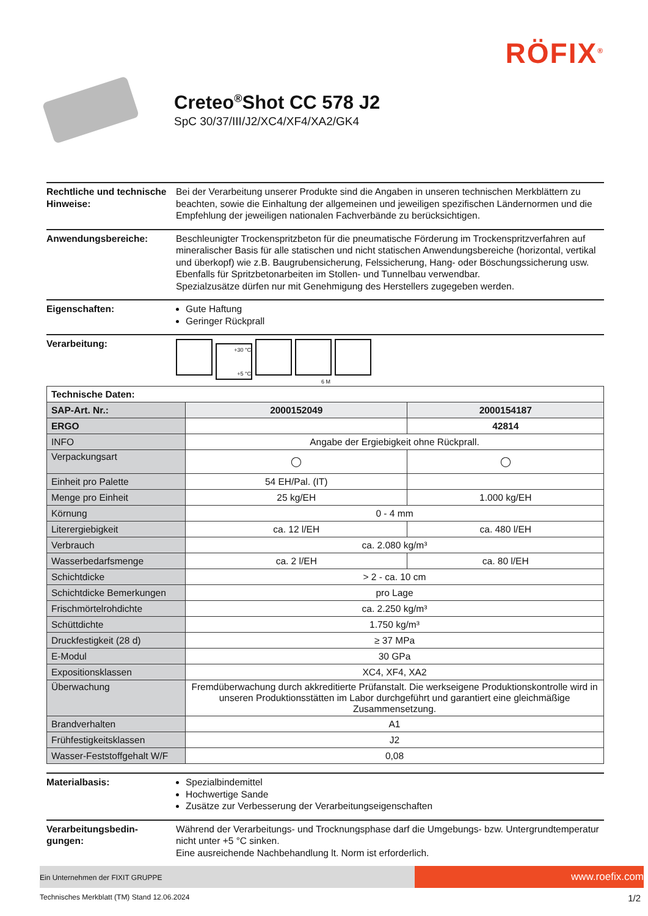RÖFIX<sup>®</sup>
Creteo<sup>®</sup>Shot CC 578 J2
SpC 30/37/III/J2/XC4/XF4/XA2/GK4
Rechtliche und technische Hinweise:
Bei der Verarbeitung unserer Produkte sind die Angaben in unseren technischen Merkblättern zu beachten, sowie die Einhaltung der allgemeinen und jeweiligen spezifischen Ländernormen und die Empfehlung der jeweiligen nationalen Fachverbände zu berücksichtigen.
Anwendungsbereiche: Beschleunigter Trockenspritzbeton für die pneumatische Förderung im Trockenspritzverfahren auf mineralischer Basis für alle statischen und nicht statischen Anwendungsbereiche (horizontal, vertikal und überkopf) wie z.B. Baugrubensicherung, Felssicherung, Hang- oder Böschungssicherung usw.
Ebenfalls für Spritzbetonarbeiten im Stollen- und Tunnelbau verwendbar.
Spezialzusätze dürfen nur mit Genehmigung des Herstellers zugegeben werden.
Eigenschaften: Gute Haftung
Geringer Rückprall
Verarbeitung:
+30 °C
+5 °C
6 M
| Technische Daten: | | |
| SAP-Art. Nr.: | 2000152049 | 2000154187 |
| ERGO | | 42814 |
| INFO | Angabe der Ergiebigkeit ohne Rückprall. | |
| Verpackungsart | ◯ | ◯ |
| Einheit pro Palette | 54 EH/Pal. (IT) | |
| Menge pro Einheit | 25 kg/EH | 1.000 kg/EH |
| Körnung | 0 - 4 mm | |
| Literergiebigkeit | ca. 12 l/EH | ca. 480 l/EH |
| Verbrauch | ca. 2.080 kg/m³ | |
| Wasserbedarfsmenge | ca. 2 l/EH | ca. 80 l/EH |
| Schichtdicke | > 2 - ca. 10 cm | |
| Schichtdicke Bemerkungen | pro Lage | |
| Frischmörtelrohdichte | ca. 2.250 kg/m³ | |
| Schüttdichte | 1.750 kg/m³ | |
| Druckfestigkeit (28 d) | ≥ 37 MPa | |
| E-Modul | 30 GPa | |
| Expositionsklassen | XC4, XF4, XA2 | |
| Überwachung | Fremdüberwachung durch akkreditierte Prüfanstalt. Die werkseigene Produktionskontrolle wird in unseren Produktionsstätten im Labor durchgeführt und garantiert eine gleichmäßige Zusammensetzung. | |
| Brandverhalten | A1 | |
| Frühfestigkeitsklassen | J2 | |
| Wasser-Feststoffgehalt W/F | 0,08 | |
Materialbasis: Spezialbindemittel
Hochwertige Sande
Zusätze zur Verbesserung der Verarbeitungseigenschaften
Verarbeitungsbedin-
gungen:
Während der Verarbeitungs- und Trocknungsphase darf die Umgebungs- bzw. Untergrundtemperatur nicht unter +5 °C sinken.
Eine ausreichende Nachbehandlung lt. Norm ist erforderlich.
Ein Unternehmen der FIXIT GRUPPE
www.roefix.com
Technisches Merkblatt (TM) Stand 12.06.2024 1/2